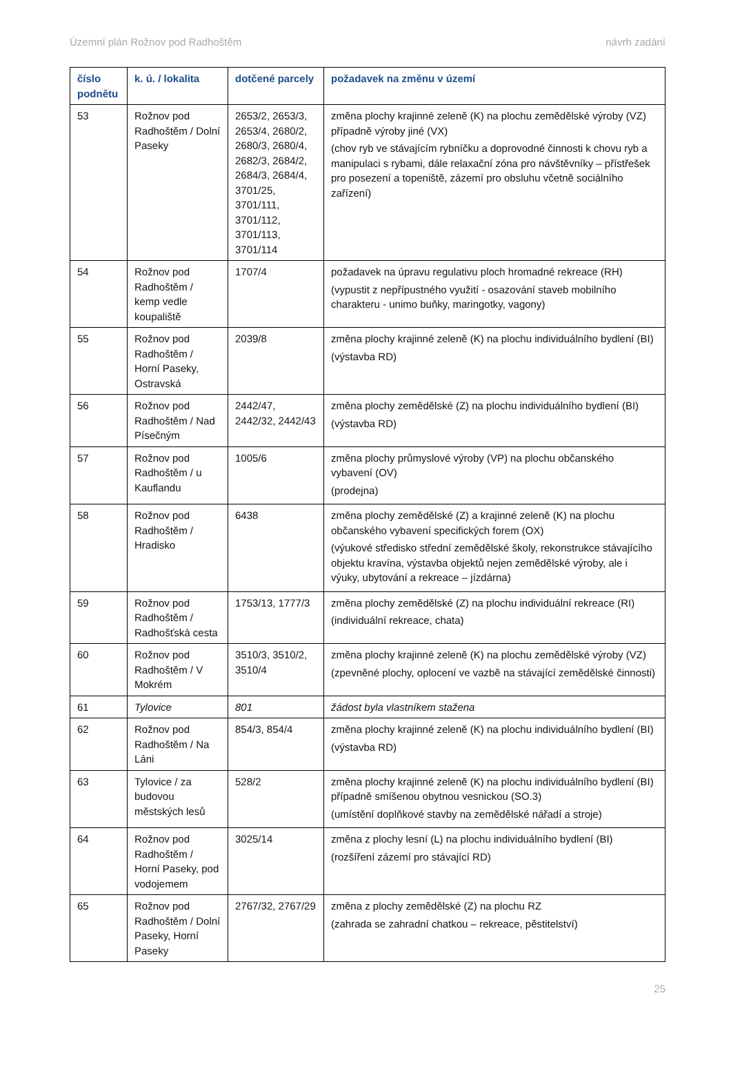Územní plán Rožnov pod Radhoštěm návrh zadání
| číslo podnětu | k. ú. / lokalita | dotčené parcely | požadavek na změnu v území |
| --- | --- | --- | --- |
| 53 | Rožnov pod Radhoštěm / Dolní Paseky | 2653/2, 2653/3, 2653/4, 2680/2, 2680/3, 2680/4, 2682/3, 2684/2, 2684/3, 2684/4, 3701/25, 3701/111, 3701/112, 3701/113, 3701/114 | změna plochy krajinné zeleně (K) na plochu zemědělské výroby (VZ) případně výroby jiné (VX) (chov ryb ve stávajícím rybníčku a doprovodné činnosti k chovu ryb a manipulaci s rybami, dále relaxační zóna pro návštěvníky – přístřešek pro posezení a topeniště, zázemí pro obsluhu včetně sociálního zařízení) |
| 54 | Rožnov pod Radhoštěm / kemp vedle koupaliště | 1707/4 | požadavek na úpravu regulativu ploch hromadné rekreace (RH) (vypustit z nepřípustného využití - osazování staveb mobilního charakteru - unimo buňky, maringotky, vagony) |
| 55 | Rožnov pod Radhoštěm / Horní Paseky, Ostravská | 2039/8 | změna plochy krajinné zeleně (K) na plochu individuálního bydlení (BI) (výstavba RD) |
| 56 | Rožnov pod Radhoštěm / Nad Písečným | 2442/47, 2442/32, 2442/43 | změna plochy zemědělské (Z) na plochu individuálního bydlení (BI) (výstavba RD) |
| 57 | Rožnov pod Radhoštěm / u Kauflandu | 1005/6 | změna plochy průmyslové výroby (VP) na plochu občanského vybavení (OV) (prodejna) |
| 58 | Rožnov pod Radhoštěm / Hradisko | 6438 | změna plochy zemědělské (Z) a krajinné zeleně (K) na plochu občanského vybavení specifických forem (OX) (výukové středisko střední zemědělské školy, rekonstrukce stávajícího objektu kravína, výstavba objektů nejen zemědělské výroby, ale i výuky, ubytování a rekreace – jízdárna) |
| 59 | Rožnov pod Radhoštěm / Radhošťská cesta | 1753/13, 1777/3 | změna plochy zemědělské (Z) na plochu individuální rekreace (RI) (individuální rekreace, chata) |
| 60 | Rožnov pod Radhoštěm / V Mokrém | 3510/3, 3510/2, 3510/4 | změna plochy krajinné zeleně (K) na plochu zemědělské výroby (VZ) (zpevněné plochy, oplocení ve vazbě na stávající zemědělské činnosti) |
| 61 | Tylovice | 801 | žádost byla vlastníkem stažena |
| 62 | Rožnov pod Radhoštěm / Na Láni | 854/3, 854/4 | změna plochy krajinné zeleně (K) na plochu individuálního bydlení (BI) (výstavba RD) |
| 63 | Tylovice / za budovou městských lesů | 528/2 | změna plochy krajinné zeleně (K) na plochu individuálního bydlení (BI) případně smíšenou obytnou vesnickou (SO.3) (umístění doplňkové stavby na zemědělské nářadí a stroje) |
| 64 | Rožnov pod Radhoštěm / Horní Paseky, pod vodojemem | 3025/14 | změna z plochy lesní (L) na plochu individuálního bydlení (BI) (rozšíření zázemí pro stávající RD) |
| 65 | Rožnov pod Radhoštěm / Dolní Paseky, Horní Paseky | 2767/32, 2767/29 | změna z plochy zemědělské (Z) na plochu RZ (zahrada se zahradní chatkou – rekreace, pěstitelství) |
25